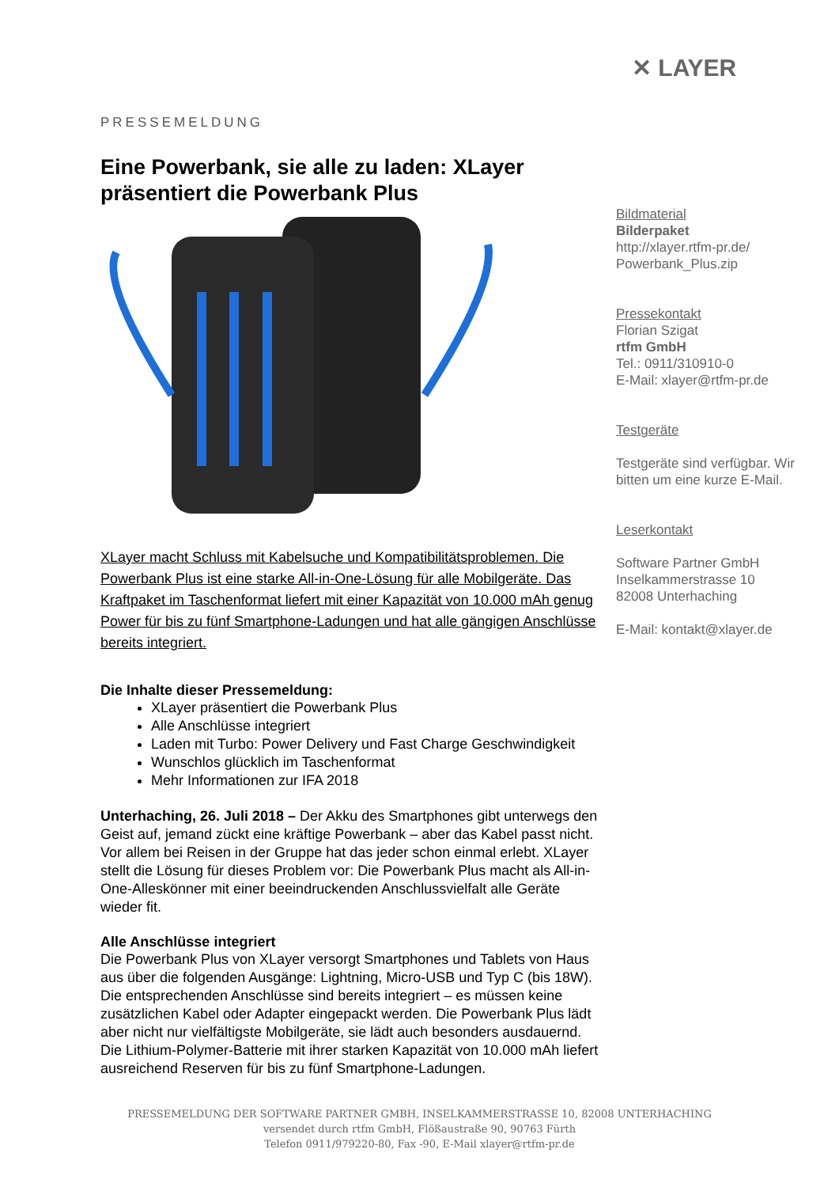PRESSEMELDUNG
Eine Powerbank, sie alle zu laden: XLayer präsentiert die Powerbank Plus
XLayer macht Schluss mit Kabelsuche und Kompatibilitätsproblemen. Die Powerbank Plus ist eine starke All-in-One-Lösung für alle Mobilgeräte. Das Kraftpaket im Taschenformat liefert mit einer Kapazität von 10.000 mAh genug Power für bis zu fünf Smartphone-Ladungen und hat alle gängigen Anschlüsse bereits integriert.
Die Inhalte dieser Pressemeldung:
XLayer präsentiert die Powerbank Plus
Alle Anschlüsse integriert
Laden mit Turbo: Power Delivery und Fast Charge Geschwindigkeit
Wunschlos glücklich im Taschenformat
Mehr Informationen zur IFA 2018
Unterhaching, 26. Juli 2018 – Der Akku des Smartphones gibt unterwegs den Geist auf, jemand zückt eine kräftige Powerbank – aber das Kabel passt nicht. Vor allem bei Reisen in der Gruppe hat das jeder schon einmal erlebt. XLayer stellt die Lösung für dieses Problem vor: Die Powerbank Plus macht als All-in-One-Alleskönner mit einer beeindruckenden Anschlussvielfalt alle Geräte wieder fit.
Alle Anschlüsse integriert
Die Powerbank Plus von XLayer versorgt Smartphones und Tablets von Haus aus über die folgenden Ausgänge: Lightning, Micro-USB und Typ C (bis 18W). Die entsprechenden Anschlüsse sind bereits integriert – es müssen keine zusätzlichen Kabel oder Adapter eingepackt werden. Die Powerbank Plus lädt aber nicht nur vielfältigste Mobilgeräte, sie lädt auch besonders ausdauernd. Die Lithium-Polymer-Batterie mit ihrer starken Kapazität von 10.000 mAh liefert ausreichend Reserven für bis zu fünf Smartphone-Ladungen.
✕ LAYER
Bildmaterial
Bilderpaket
http://xlayer.rtfm-pr.de/
Powerbank_Plus.zip
Pressekontakt
Florian Szigat
rtfm GmbH
Tel.: 0911/310910-0
E-Mail: xlayer@rtfm-pr.de
Testgeräte
Testgeräte sind verfügbar. Wir bitten um eine kurze E-Mail.
Leserkontakt
Software Partner GmbH
Inselkammerstrasse 10
82008 Unterhaching
E-Mail: kontakt@xlayer.de
PRESSEMELDUNG DER SOFTWARE PARTNER GMBH, INSELKAMMERSTRASSE 10, 82008 UNTERHACHING
versendet durch rtfm GmbH, Flößaustraße 90, 90763 Fürth
Telefon 0911/979220-80, Fax -90, E-Mail xlayer@rtfm-pr.de